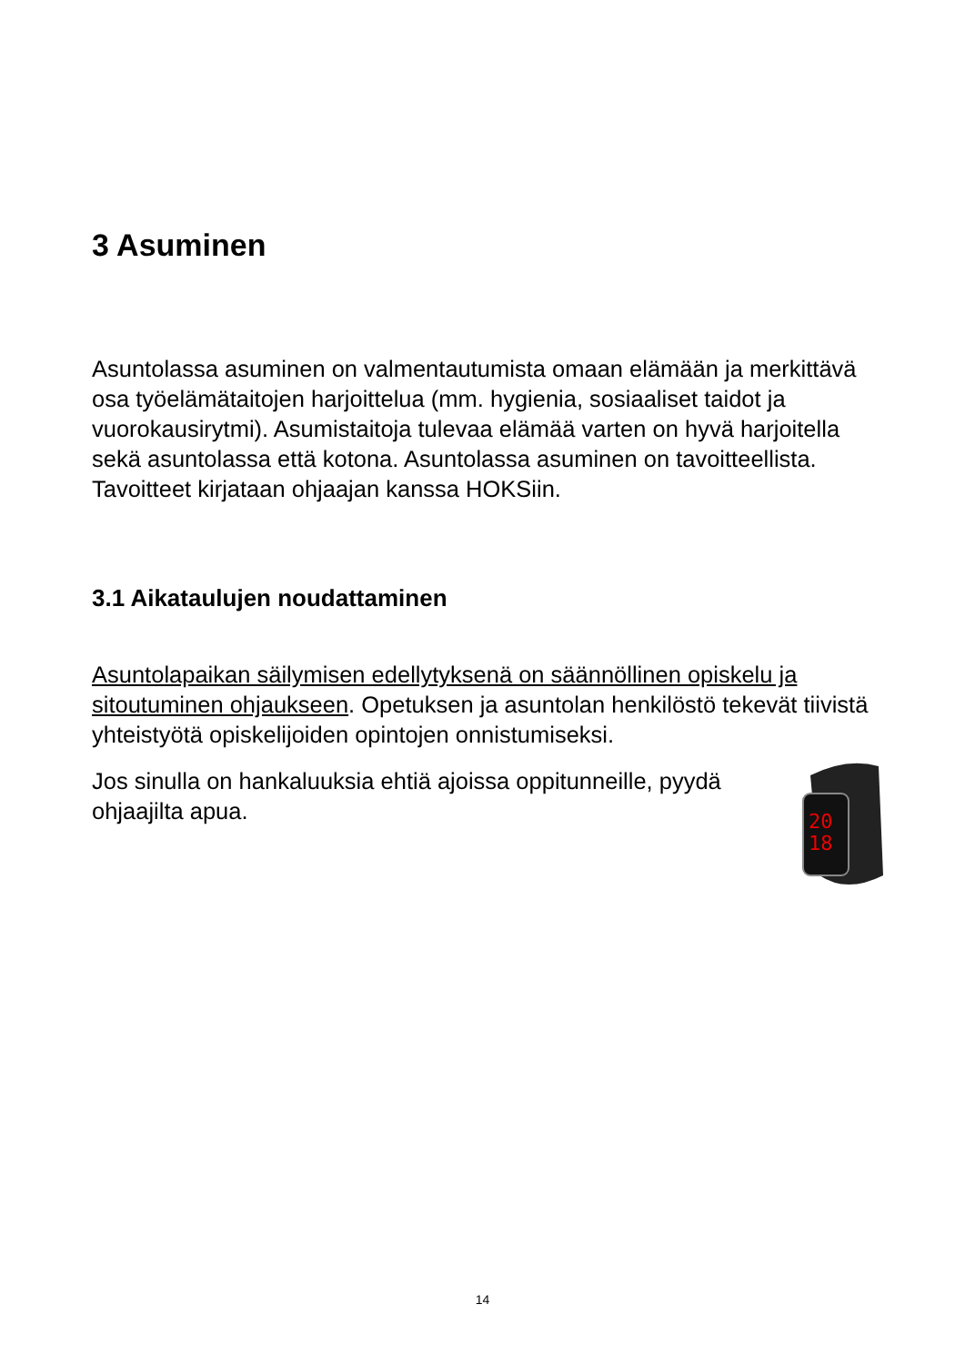3 Asuminen
Asuntolassa asuminen on valmentautumista omaan elämään ja merkittävä osa työelämätaitojen harjoittelua (mm. hygienia, sosiaaliset taidot ja vuorokausirytmi). Asumistaitoja tulevaa elämää varten on hyvä harjoitella sekä asuntolassa että kotona. Asuntolassa asuminen on tavoitteellista. Tavoitteet kirjataan ohjaajan kanssa HOKSiin.
3.1 Aikataulujen noudattaminen
Asuntolapaikan säilymisen edellytyksenä on säännöllinen opiskelu ja sitoutuminen ohjaukseen. Opetuksen ja asuntolan henkilöstö tekevät tiivistä yhteistyötä opiskelijoiden opintojen onnistumiseksi.
20
18
Jos sinulla on hankaluuksia ehtiä ajoissa oppitunneille, pyydä ohjaajilta apua.
14